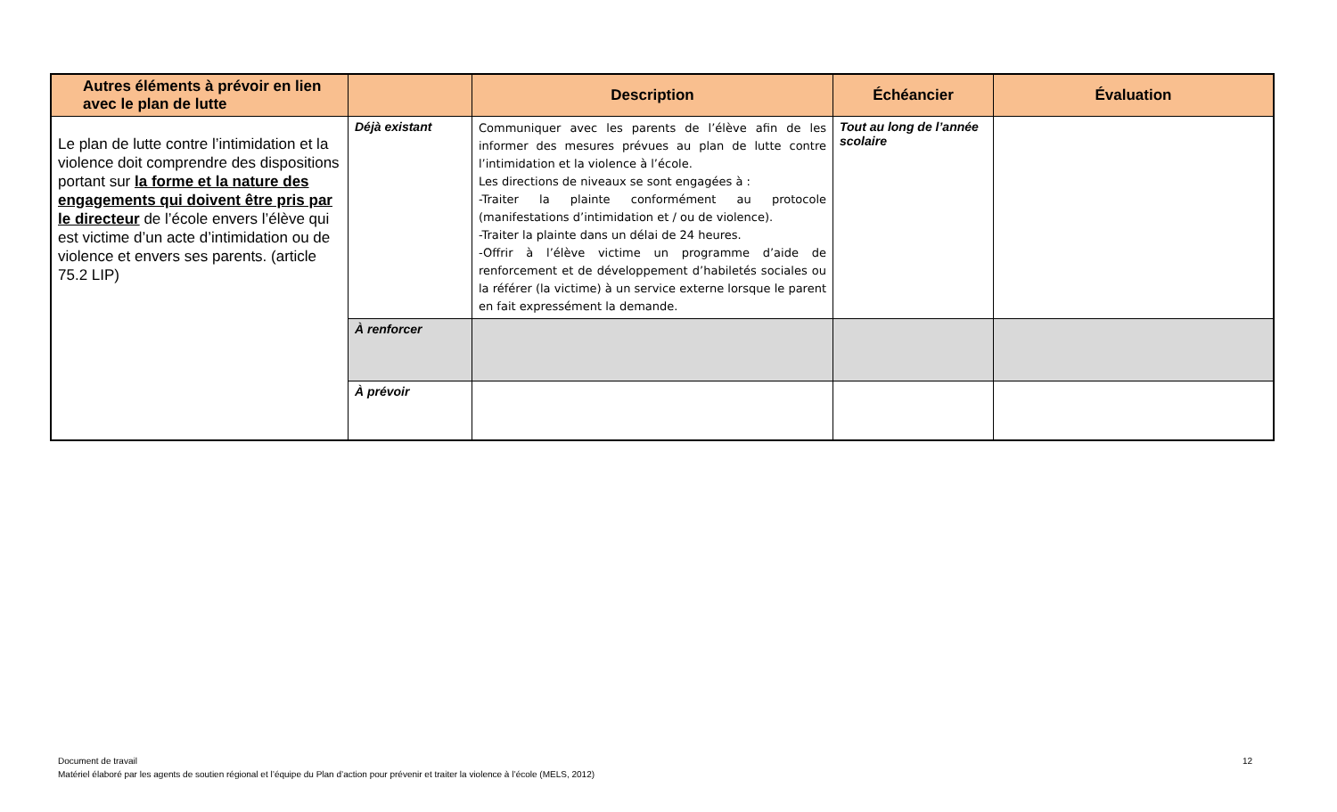| Autres éléments à prévoir en lien avec le plan de lutte | | Description | Échéancier | Évaluation |
| --- | --- | --- | --- | --- |
| Le plan de lutte contre l’intimidation et la violence doit comprendre des dispositions portant sur la forme et la nature des engagements qui doivent être pris par le directeur de l’école envers l’élève qui est victime d’un acte d’intimidation ou de violence et envers ses parents. (article 75.2 LIP) | Déjà existant | Communiquer avec les parents de l’élève afin de les informer des mesures prévues au plan de lutte contre l’intimidation et la violence à l’école. Les directions de niveaux se sont engagées à : -Traiter la plainte conformément au protocole (manifestations d’intimidation et / ou de violence). -Traiter la plainte dans un délai de 24 heures. -Offrir à l’élève victime un programme d’aide de renforcement et de développement d’habiletés sociales ou la référer (la victime) à un service externe lorsque le parent en fait expressément la demande. | Tout au long de l’année scolaire | |
| | À renforcer | | | |
| | À prévoir | | | |
Document de travail 12
Matériel élaboré par les agents de soutien régional et l’équipe du Plan d’action pour prévenir et traiter la violence à l’école (MELS, 2012)